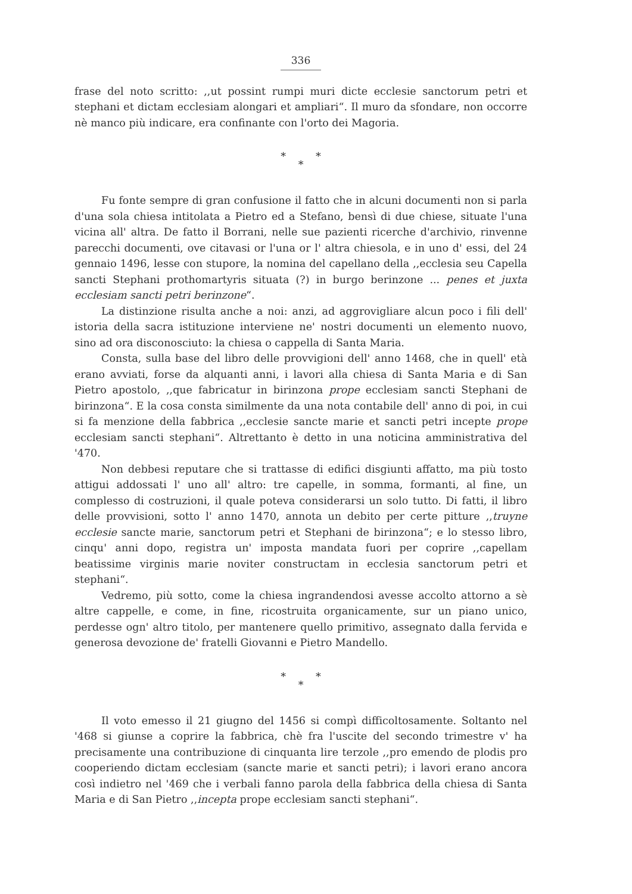336
frase del noto scritto: ,,ut possint rumpi muri dicte ecclesie sanctorum petri et stephani et dictam ecclesiam alongari et ampliari“. Il muro da sfondare, non occorre nè manco più indicare, era confinante con l'orto dei Magoria.
* *
*
Fu fonte sempre di gran confusione il fatto che in alcuni documenti non si parla d'una sola chiesa intitolata a Pietro ed a Stefano, bensì di due chiese, situate l'una vicina all' altra. De fatto il Borrani, nelle sue pazienti ricerche d'archivio, rinvenne parecchi documenti, ove citavasi or l'una or l' altra chiesola, e in uno d' essi, del 24 gennaio 1496, lesse con stupore, la nomina del capellano della ,,ecclesia seu Capella sancti Stephani prothomartyris situata (?) in burgo berinzone ... penes et juxta ecclesiam sancti petri berinzone“.
La distinzione risulta anche a noi: anzi, ad aggrovigliare alcun poco i fili dell' istoria della sacra istituzione interviene ne' nostri documenti un elemento nuovo, sino ad ora disconosciuto: la chiesa o cappella di Santa Maria.
Consta, sulla base del libro delle provvigioni dell' anno 1468, che in quell' età erano avviati, forse da alquanti anni, i lavori alla chiesa di Santa Maria e di San Pietro apostolo, ,,que fabricatur in birinzona prope ecclesiam sancti Stephani de birinzona“. E la cosa consta similmente da una nota contabile dell' anno di poi, in cui si fa menzione della fabbrica ,,ecclesie sancte marie et sancti petri incepte prope ecclesiam sancti stephani“. Altrettanto è detto in una noticina amministrativa del '470.
Non debbesi reputare che si trattasse di edifici disgiunti affatto, ma più tosto attigui addossati l' uno all' altro: tre capelle, in somma, formanti, al fine, un complesso di costruzioni, il quale poteva considerarsi un solo tutto. Di fatti, il libro delle provvisioni, sotto l' anno 1470, annota un debito per certe pitture ,,truyne ecclesie sancte marie, sanctorum petri et Stephani de birinzona“; e lo stesso libro, cinqu' anni dopo, registra un' imposta mandata fuori per coprire ,,capellam beatissime virginis marie noviter constructam in ecclesia sanctorum petri et stephani“.
Vedremo, più sotto, come la chiesa ingrandendosi avesse accolto attorno a sè altre cappelle, e come, in fine, ricostruita organicamente, sur un piano unico, perdesse ogn' altro titolo, per mantenere quello primitivo, assegnato dalla fervida e generosa devozione de' fratelli Giovanni e Pietro Mandello.
* *
*
Il voto emesso il 21 giugno del 1456 si compì difficoltosamente. Soltanto nel '468 si giunse a coprire la fabbrica, chè fra l'uscite del secondo trimestre v' ha precisamente una contribuzione di cinquanta lire terzole ,,pro emendo de plodis pro cooperiendo dictam ecclesiam (sancte marie et sancti petri); i lavori erano ancora così indietro nel '469 che i verbali fanno parola della fabbrica della chiesa di Santa Maria e di San Pietro ,,incepta prope ecclesiam sancti stephani“.